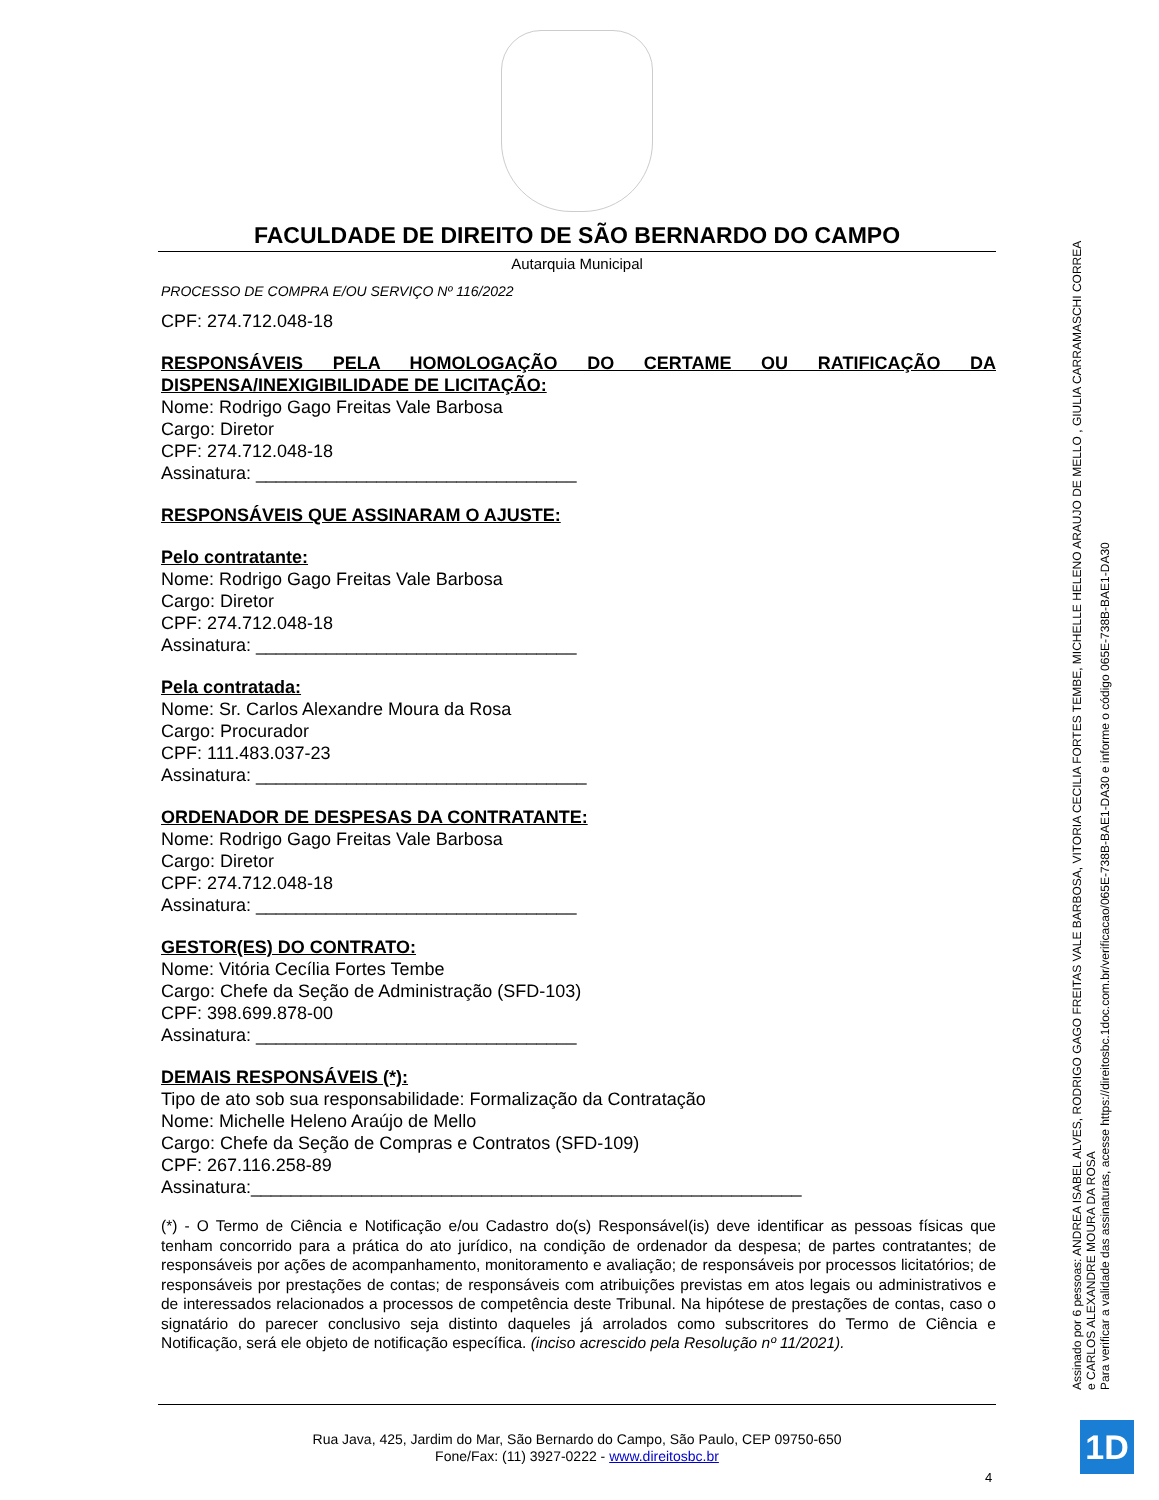FACULDADE DE DIREITO DE SÃO BERNARDO DO CAMPO
Autarquia Municipal
PROCESSO DE COMPRA E/OU SERVIÇO Nº 116/2022
CPF: 274.712.048-18
RESPONSÁVEIS PELA HOMOLOGAÇÃO DO CERTAME OU RATIFICAÇÃO DA DISPENSA/INEXIGIBILIDADE DE LICITAÇÃO:
Nome: Rodrigo Gago Freitas Vale Barbosa
Cargo: Diretor
CPF: 274.712.048-18
Assinatura: ________________________________
RESPONSÁVEIS QUE ASSINARAM O AJUSTE:
Pelo contratante:
Nome: Rodrigo Gago Freitas Vale Barbosa
Cargo: Diretor
CPF: 274.712.048-18
Assinatura: ________________________________
Pela contratada:
Nome: Sr. Carlos Alexandre Moura da Rosa
Cargo: Procurador
CPF: 111.483.037-23
Assinatura: _________________________________
ORDENADOR DE DESPESAS DA CONTRATANTE:
Nome: Rodrigo Gago Freitas Vale Barbosa
Cargo: Diretor
CPF: 274.712.048-18
Assinatura: ________________________________
GESTOR(ES) DO CONTRATO:
Nome: Vitória Cecília Fortes Tembe
Cargo: Chefe da Seção de Administração (SFD-103)
CPF: 398.699.878-00
Assinatura: ________________________________
DEMAIS RESPONSÁVEIS (*):
Tipo de ato sob sua responsabilidade: Formalização da Contratação
Nome: Michelle Heleno Araújo de Mello
Cargo: Chefe da Seção de Compras e Contratos (SFD-109)
CPF: 267.116.258-89
Assinatura:_______________________________________________________
(*) - O Termo de Ciência e Notificação e/ou Cadastro do(s) Responsável(is) deve identificar as pessoas físicas que tenham concorrido para a prática do ato jurídico, na condição de ordenador da despesa; de partes contratantes; de responsáveis por ações de acompanhamento, monitoramento e avaliação; de responsáveis por processos licitatórios; de responsáveis por prestações de contas; de responsáveis com atribuições previstas em atos legais ou administrativos e de interessados relacionados a processos de competência deste Tribunal. Na hipótese de prestações de contas, caso o signatário do parecer conclusivo seja distinto daqueles já arrolados como subscritores do Termo de Ciência e Notificação, será ele objeto de notificação específica. (inciso acrescido pela Resolução nº 11/2021).
Rua Java, 425, Jardim do Mar, São Bernardo do Campo, São Paulo, CEP 09750-650
Fone/Fax: (11) 3927-0222 - www.direitosbc.br
4
Assinado por 6 pessoas: ANDREA ISABEL ALVES, RODRIGO GAGO FREITAS VALE BARBOSA, VITORIA CECILIA FORTES TEMBE, MICHELLE HELENO ARAUJO DE MELLO , GIULIA CARRAMASCHI CORREA
e CARLOS ALEXANDRE MOURA DA ROSA
Para verificar a validade das assinaturas, acesse https://direitosbc.1doc.com.br/verificacao/065E-738B-BAE1-DA30 e informe o código 065E-738B-BAE1-DA30
1D